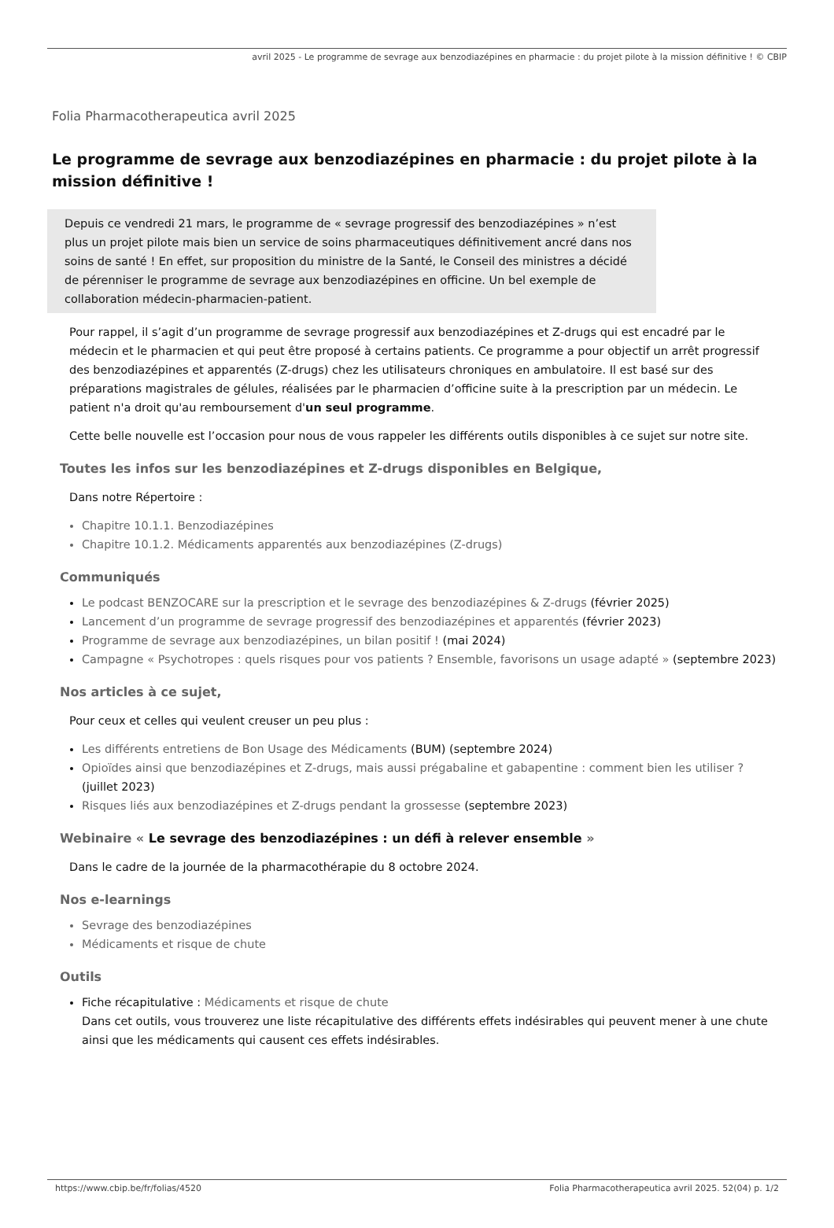avril 2025 - Le programme de sevrage aux benzodiazépines en pharmacie : du projet pilote à la mission définitive ! © CBIP
Folia Pharmacotherapeutica avril 2025
Le programme de sevrage aux benzodiazépines en pharmacie : du projet pilote à la mission définitive !
Depuis ce vendredi 21 mars, le programme de « sevrage progressif des benzodiazépines » n’est plus un projet pilote mais bien un service de soins pharmaceutiques définitivement ancré dans nos soins de santé ! En effet, sur proposition du ministre de la Santé, le Conseil des ministres a décidé de pérenniser le programme de sevrage aux benzodiazépines en officine. Un bel exemple de collaboration médecin-pharmacien-patient.
Pour rappel, il s’agit d’un programme de sevrage progressif aux benzodiazépines et Z-drugs qui est encadré par le médecin et le pharmacien et qui peut être proposé à certains patients. Ce programme a pour objectif un arrêt progressif des benzodiazépines et apparentés (Z-drugs) chez les utilisateurs chroniques en ambulatoire. Il est basé sur des préparations magistrales de gélules, réalisées par le pharmacien d’officine suite à la prescription par un médecin. Le patient n'a droit qu'au remboursement d'un seul programme.
Cette belle nouvelle est l’occasion pour nous de vous rappeler les différents outils disponibles à ce sujet sur notre site.
Toutes les infos sur les benzodiazépines et Z-drugs disponibles en Belgique,
Dans notre Répertoire :
Chapitre 10.1.1. Benzodiazépines
Chapitre 10.1.2. Médicaments apparentés aux benzodiazépines (Z-drugs)
Communiqués
Le podcast BENZOCARE sur la prescription et le sevrage des benzodiazépines & Z-drugs (février 2025)
Lancement d’un programme de sevrage progressif des benzodiazépines et apparentés (février 2023)
Programme de sevrage aux benzodiazépines, un bilan positif ! (mai 2024)
Campagne « Psychotropes : quels risques pour vos patients ? Ensemble, favorisons un usage adapté » (septembre 2023)
Nos articles à ce sujet,
Pour ceux et celles qui veulent creuser un peu plus :
Les différents entretiens de Bon Usage des Médicaments (BUM) (septembre 2024)
Opioïdes ainsi que benzodiazépines et Z-drugs, mais aussi prégabaline et gabapentine : comment bien les utiliser ? (juillet 2023)
Risques liés aux benzodiazépines et Z-drugs pendant la grossesse (septembre 2023)
Webinaire « Le sevrage des benzodiazépines : un défi à relever ensemble »
Dans le cadre de la journée de la pharmacothérapie du 8 octobre 2024.
Nos e-learnings
Sevrage des benzodiazépines
Médicaments et risque de chute
Outils
Fiche récapitulative : Médicaments et risque de chute
Dans cet outils, vous trouverez une liste récapitulative des différents effets indésirables qui peuvent mener à une chute ainsi que les médicaments qui causent ces effets indésirables.
https://www.cbip.be/fr/folias/4520 Folia Pharmacotherapeutica avril 2025. 52(04) p. 1/2